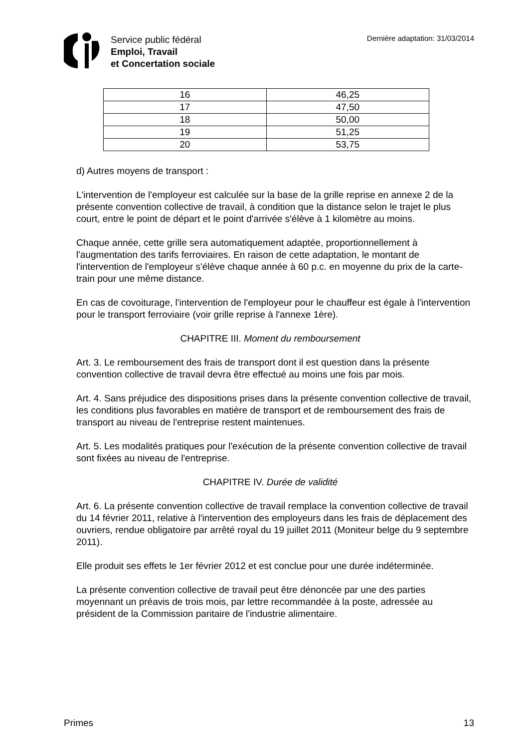Service public fédéral
Emploi, Travail
et Concertation sociale
Dernière adaptation: 31/03/2014
| 16 | 46,25 |
| 17 | 47,50 |
| 18 | 50,00 |
| 19 | 51,25 |
| 20 | 53,75 |
d) Autres moyens de transport :
L'intervention de l'employeur est calculée sur la base de la grille reprise en annexe 2 de la présente convention collective de travail, à condition que la distance selon le trajet le plus court, entre le point de départ et le point d'arrivée s'élève à 1 kilomètre au moins.
Chaque année, cette grille sera automatiquement adaptée, proportionnellement à l'augmentation des tarifs ferroviaires. En raison de cette adaptation, le montant de l'intervention de l'employeur s'élève chaque année à 60 p.c. en moyenne du prix de la carte-train pour une même distance.
En cas de covoiturage, l'intervention de l'employeur pour le chauffeur est égale à l'intervention pour le transport ferroviaire (voir grille reprise à l'annexe 1ère).
CHAPITRE III. Moment du remboursement
Art. 3. Le remboursement des frais de transport dont il est question dans la présente convention collective de travail devra être effectué au moins une fois par mois.
Art. 4. Sans préjudice des dispositions prises dans la présente convention collective de travail, les conditions plus favorables en matière de transport et de remboursement des frais de transport au niveau de l'entreprise restent maintenues.
Art. 5. Les modalités pratiques pour l'exécution de la présente convention collective de travail sont fixées au niveau de l'entreprise.
CHAPITRE IV. Durée de validité
Art. 6. La présente convention collective de travail remplace la convention collective de travail du 14 février 2011, relative à l'intervention des employeurs dans les frais de déplacement des ouvriers, rendue obligatoire par arrêté royal du 19 juillet 2011 (Moniteur belge du 9 septembre 2011).
Elle produit ses effets le 1er février 2012 et est conclue pour une durée indéterminée.
La présente convention collective de travail peut être dénoncée par une des parties moyennant un préavis de trois mois, par lettre recommandée à la poste, adressée au président de la Commission paritaire de l'industrie alimentaire.
Primes 13